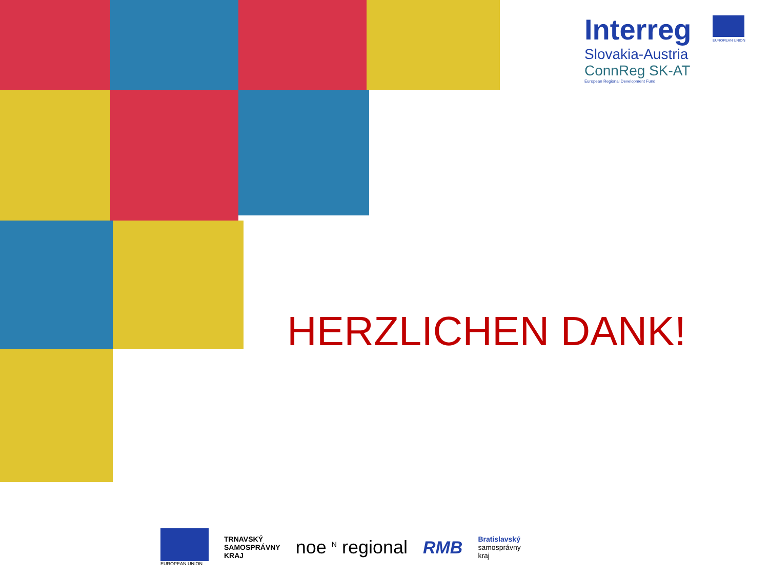Interreg
Slovakia-Austria
ConnReg SK-AT
European Regional Development Fund
EUROPEAN UNION
HERZLICHEN DANK!
EUROPEAN UNION
TRNAVSKÝ
SAMOSPRÁVNY
KRAJ
noe <sup>N</sup> regional RMB
Bratislavský
samosprávny
kraj